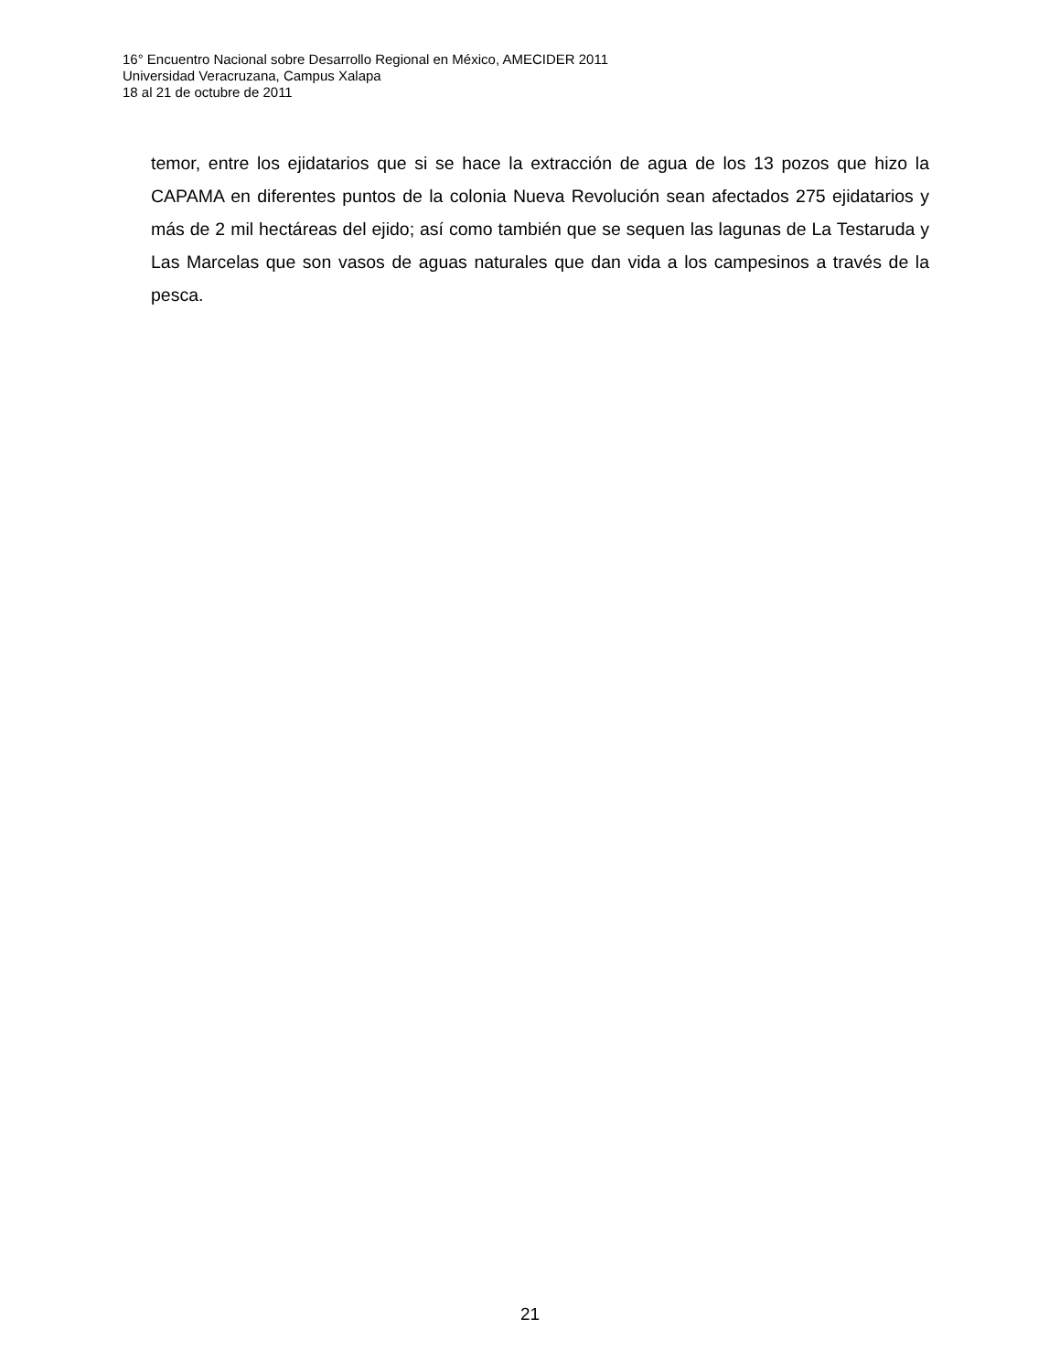16° Encuentro Nacional sobre Desarrollo Regional en México, AMECIDER 2011
Universidad Veracruzana, Campus Xalapa
18 al 21 de octubre de 2011
temor, entre los ejidatarios que si se hace la extracción de agua de los 13 pozos que hizo la CAPAMA en diferentes puntos de la colonia Nueva Revolución sean afectados 275 ejidatarios y más de 2 mil hectáreas del ejido; así como también que se sequen las lagunas de La Testaruda y Las Marcelas que son vasos de aguas naturales que dan vida a los campesinos a través de la pesca.
21